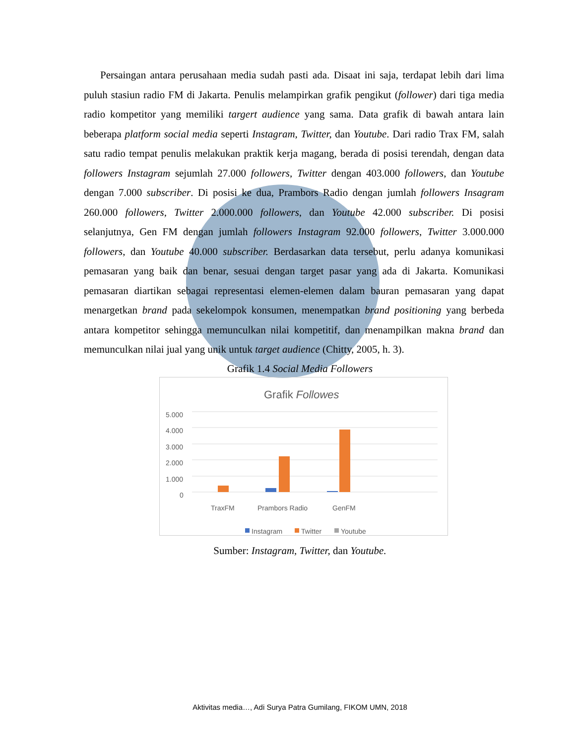Persaingan antara perusahaan media sudah pasti ada. Disaat ini saja, terdapat lebih dari lima puluh stasiun radio FM di Jakarta. Penulis melampirkan grafik pengikut (follower) dari tiga media radio kompetitor yang memiliki targert audience yang sama. Data grafik di bawah antara lain beberapa platform social media seperti Instagram, Twitter, dan Youtube. Dari radio Trax FM, salah satu radio tempat penulis melakukan praktik kerja magang, berada di posisi terendah, dengan data followers Instagram sejumlah 27.000 followers, Twitter dengan 403.000 followers, dan Youtube dengan 7.000 subscriber. Di posisi ke dua, Prambors Radio dengan jumlah followers Insagram 260.000 followers, Twitter 2.000.000 followers, dan Youtube 42.000 subscriber. Di posisi selanjutnya, Gen FM dengan jumlah followers Instagram 92.000 followers, Twitter 3.000.000 followers, dan Youtube 40.000 subscriber. Berdasarkan data tersebut, perlu adanya komunikasi pemasaran yang baik dan benar, sesuai dengan target pasar yang ada di Jakarta. Komunikasi pemasaran diartikan sebagai representasi elemen-elemen dalam bauran pemasaran yang dapat menargetkan brand pada sekelompok konsumen, menempatkan brand positioning yang berbeda antara kompetitor sehingga memunculkan nilai kompetitif, dan menampilkan makna brand dan memunculkan nilai jual yang unik untuk target audience (Chitty, 2005, h. 3).
Grafik 1.4 Social Media Followers
Grafik Followes
5.000
4.000
3.000
2.000
1.000
0
TraxFM
Prambors Radio
GenFM
Instagram
Twitter
Youtube
Sumber: Instagram, Twitter, dan Youtube.
Aktivitas media…, Adi Surya Patra Gumilang, FIKOM UMN, 2018